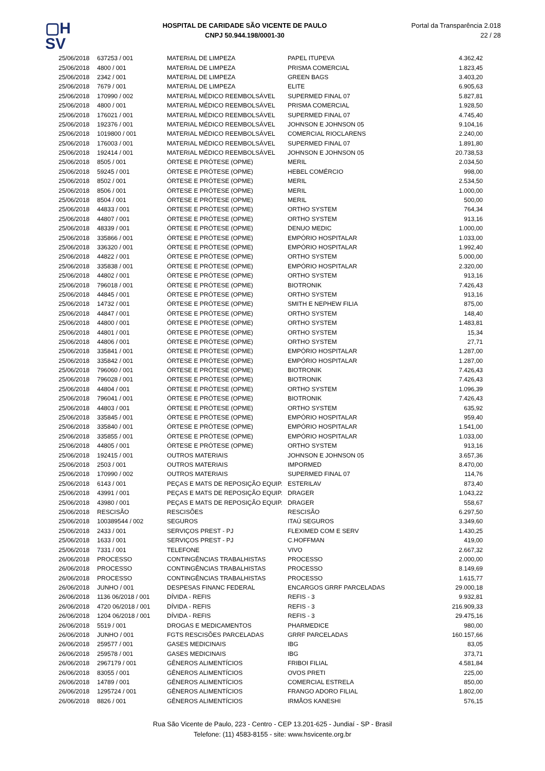▢H
SV
HOSPITAL DE CARIDADE SÃO VICENTE DE PAULO
CNPJ 50.944.198/0001-30
Portal da Transparência 2.018
22 / 28
| 25/06/2018 | 637253 / 001 | MATERIAL DE LIMPEZA | PAPEL ITUPEVA | 4.362,42 |
| 25/06/2018 | 4800 / 001 | MATERIAL DE LIMPEZA | PRISMA COMERCIAL | 1.823,45 |
| 25/06/2018 | 2342 / 001 | MATERIAL DE LIMPEZA | GREEN BAGS | 3.403,20 |
| 25/06/2018 | 7679 / 001 | MATERIAL DE LIMPEZA | ELITE | 6.905,63 |
| 25/06/2018 | 170990 / 002 | MATERIAL MÉDICO REEMBOLSÁVEL | SUPERMED FINAL 07 | 5.827,81 |
| 25/06/2018 | 4800 / 001 | MATERIAL MÉDICO REEMBOLSÁVEL | PRISMA COMERCIAL | 1.928,50 |
| 25/06/2018 | 176021 / 001 | MATERIAL MÉDICO REEMBOLSÁVEL | SUPERMED FINAL 07 | 4.745,40 |
| 25/06/2018 | 192376 / 001 | MATERIAL MÉDICO REEMBOLSÁVEL | JOHNSON E JOHNSON 05 | 9.104,16 |
| 25/06/2018 | 1019800 / 001 | MATERIAL MÉDICO REEMBOLSÁVEL | COMERCIAL RIOCLARENS | 2.240,00 |
| 25/06/2018 | 176003 / 001 | MATERIAL MÉDICO REEMBOLSÁVEL | SUPERMED FINAL 07 | 1.891,80 |
| 25/06/2018 | 192414 / 001 | MATERIAL MÉDICO REEMBOLSÁVEL | JOHNSON E JOHNSON 05 | 20.738,53 |
| 25/06/2018 | 8505 / 001 | ÓRTESE E PRÓTESE (OPME) | MERIL | 2.034,50 |
| 25/06/2018 | 59245 / 001 | ÓRTESE E PRÓTESE (OPME) | HEBEL COMÉRCIO | 998,00 |
| 25/06/2018 | 8502 / 001 | ÓRTESE E PRÓTESE (OPME) | MERIL | 2.534,50 |
| 25/06/2018 | 8506 / 001 | ÓRTESE E PRÓTESE (OPME) | MERIL | 1.000,00 |
| 25/06/2018 | 8504 / 001 | ÓRTESE E PRÓTESE (OPME) | MERIL | 500,00 |
| 25/06/2018 | 44833 / 001 | ÓRTESE E PRÓTESE (OPME) | ORTHO SYSTEM | 764,34 |
| 25/06/2018 | 44807 / 001 | ÓRTESE E PRÓTESE (OPME) | ORTHO SYSTEM | 913,16 |
| 25/06/2018 | 48339 / 001 | ÓRTESE E PRÓTESE (OPME) | DENUO MEDIC | 1.000,00 |
| 25/06/2018 | 335866 / 001 | ÓRTESE E PRÓTESE (OPME) | EMPÓRIO HOSPITALAR | 1.033,00 |
| 25/06/2018 | 336320 / 001 | ÓRTESE E PRÓTESE (OPME) | EMPÓRIO HOSPITALAR | 1.992,40 |
| 25/06/2018 | 44822 / 001 | ÓRTESE E PRÓTESE (OPME) | ORTHO SYSTEM | 5.000,00 |
| 25/06/2018 | 335838 / 001 | ÓRTESE E PRÓTESE (OPME) | EMPÓRIO HOSPITALAR | 2.320,00 |
| 25/06/2018 | 44802 / 001 | ÓRTESE E PRÓTESE (OPME) | ORTHO SYSTEM | 913,16 |
| 25/06/2018 | 796018 / 001 | ÓRTESE E PRÓTESE (OPME) | BIOTRONIK | 7.426,43 |
| 25/06/2018 | 44845 / 001 | ÓRTESE E PRÓTESE (OPME) | ORTHO SYSTEM | 913,16 |
| 25/06/2018 | 14732 / 001 | ÓRTESE E PRÓTESE (OPME) | SMITH E NEPHEW FILIA | 875,00 |
| 25/06/2018 | 44847 / 001 | ÓRTESE E PRÓTESE (OPME) | ORTHO SYSTEM | 148,40 |
| 25/06/2018 | 44800 / 001 | ÓRTESE E PRÓTESE (OPME) | ORTHO SYSTEM | 1.483,81 |
| 25/06/2018 | 44801 / 001 | ÓRTESE E PRÓTESE (OPME) | ORTHO SYSTEM | 15,34 |
| 25/06/2018 | 44806 / 001 | ÓRTESE E PRÓTESE (OPME) | ORTHO SYSTEM | 27,71 |
| 25/06/2018 | 335841 / 001 | ÓRTESE E PRÓTESE (OPME) | EMPÓRIO HOSPITALAR | 1.287,00 |
| 25/06/2018 | 335842 / 001 | ÓRTESE E PRÓTESE (OPME) | EMPÓRIO HOSPITALAR | 1.287,00 |
| 25/06/2018 | 796060 / 001 | ÓRTESE E PRÓTESE (OPME) | BIOTRONIK | 7.426,43 |
| 25/06/2018 | 796028 / 001 | ÓRTESE E PRÓTESE (OPME) | BIOTRONIK | 7.426,43 |
| 25/06/2018 | 44804 / 001 | ÓRTESE E PRÓTESE (OPME) | ORTHO SYSTEM | 1.096,39 |
| 25/06/2018 | 796041 / 001 | ÓRTESE E PRÓTESE (OPME) | BIOTRONIK | 7.426,43 |
| 25/06/2018 | 44803 / 001 | ÓRTESE E PRÓTESE (OPME) | ORTHO SYSTEM | 635,92 |
| 25/06/2018 | 335845 / 001 | ÓRTESE E PRÓTESE (OPME) | EMPÓRIO HOSPITALAR | 959,40 |
| 25/06/2018 | 335840 / 001 | ÓRTESE E PRÓTESE (OPME) | EMPÓRIO HOSPITALAR | 1.541,00 |
| 25/06/2018 | 335855 / 001 | ÓRTESE E PRÓTESE (OPME) | EMPÓRIO HOSPITALAR | 1.033,00 |
| 25/06/2018 | 44805 / 001 | ÓRTESE E PRÓTESE (OPME) | ORTHO SYSTEM | 913,16 |
| 25/06/2018 | 192415 / 001 | OUTROS MATERIAIS | JOHNSON E JOHNSON 05 | 3.657,36 |
| 25/06/2018 | 2503 / 001 | OUTROS MATERIAIS | IMPORMED | 8.470,00 |
| 25/06/2018 | 170990 / 002 | OUTROS MATERIAIS | SUPERMED FINAL 07 | 114,76 |
| 25/06/2018 | 6143 / 001 | PEÇAS E MATS DE REPOSIÇÃO EQUIP. | ESTERILAV | 873,40 |
| 25/06/2018 | 43991 / 001 | PEÇAS E MATS DE REPOSIÇÃO EQUIP. | DRAGER | 1.043,22 |
| 25/06/2018 | 43980 / 001 | PEÇAS E MATS DE REPOSIÇÃO EQUIP. | DRAGER | 558,67 |
| 25/06/2018 | RESCISÃO | RESCISÕES | RESCISÃO | 6.297,50 |
| 25/06/2018 | 100389544 / 002 | SEGUROS | ITAÚ SEGUROS | 3.349,60 |
| 25/06/2018 | 2433 / 001 | SERVIÇOS PREST - PJ | FLEXIMED COM E SERV | 1.430,25 |
| 25/06/2018 | 1633 / 001 | SERVIÇOS PREST - PJ | C.HOFFMAN | 419,00 |
| 25/06/2018 | 7331 / 001 | TELEFONE | VIVO | 2.667,32 |
| 26/06/2018 | PROCESSO | CONTINGÊNCIAS TRABALHISTAS | PROCESSO | 2.000,00 |
| 26/06/2018 | PROCESSO | CONTINGÊNCIAS TRABALHISTAS | PROCESSO | 8.149,69 |
| 26/06/2018 | PROCESSO | CONTINGÊNCIAS TRABALHISTAS | PROCESSO | 1.615,77 |
| 26/06/2018 | JUNHO / 001 | DESPESAS FINANC FEDERAL | ENCARGOS GRRF PARCELADAS | 29.000,18 |
| 26/06/2018 | 1136 06/2018 / 001 | DÍVIDA - REFIS | REFIS - 3 | 9.932,81 |
| 26/06/2018 | 4720 06/2018 / 001 | DÍVIDA - REFIS | REFIS - 3 | 216.909,33 |
| 26/06/2018 | 1204 06/2018 / 001 | DÍVIDA - REFIS | REFIS - 3 | 29.475,16 |
| 26/06/2018 | 5519 / 001 | DROGAS E MEDICAMENTOS | PHARMEDICE | 980,00 |
| 26/06/2018 | JUNHO / 001 | FGTS RESCISÕES PARCELADAS | GRRF PARCELADAS | 160.157,66 |
| 26/06/2018 | 259577 / 001 | GASES MEDICINAIS | IBG | 83,05 |
| 26/06/2018 | 259578 / 001 | GASES MEDICINAIS | IBG | 373,71 |
| 26/06/2018 | 2967179 / 001 | GÊNEROS ALIMENTÍCIOS | FRIBOI FILIAL | 4.581,84 |
| 26/06/2018 | 83055 / 001 | GÊNEROS ALIMENTÍCIOS | OVOS PRETI | 225,00 |
| 26/06/2018 | 14789 / 001 | GÊNEROS ALIMENTÍCIOS | COMERCIAL ESTRELA | 850,00 |
| 26/06/2018 | 1295724 / 001 | GÊNEROS ALIMENTÍCIOS | FRANGO ADORO FILIAL | 1.802,00 |
| 26/06/2018 | 8826 / 001 | GÊNEROS ALIMENTÍCIOS | IRMÃOS KANESHI | 576,15 |
Rua São Vicente de Paulo, 223 - Centro - CEP 13.201-625 - Jundiaí - SP - Brasil
Telefone: (11) 4583-8155 - site: www.hsvicente.org.br